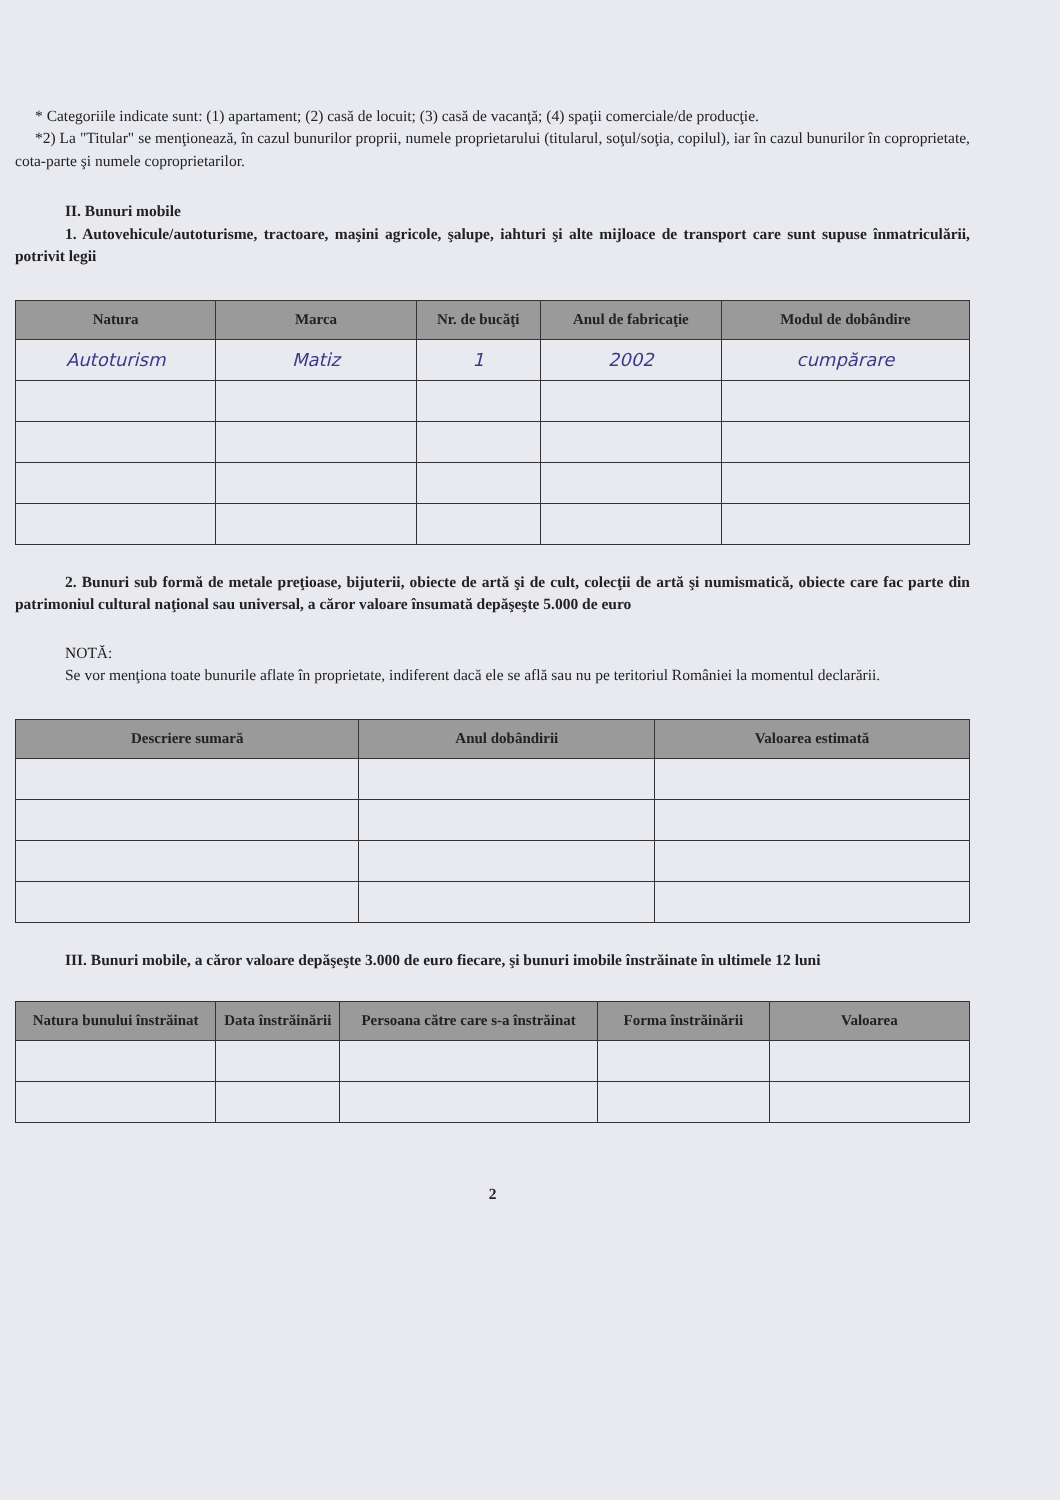* Categoriile indicate sunt: (1) apartament; (2) casă de locuit; (3) casă de vacanţă; (4) spaţii comerciale/de producţie.
*2) La "Titular" se menţionează, în cazul bunurilor proprii, numele proprietarului (titularul, soţul/soţia, copilul), iar în cazul bunurilor în coproprietate, cota-parte şi numele coproprietarilor.
II. Bunuri mobile
1. Autovehicule/autoturisme, tractoare, maşini agricole, şalupe, iahturi şi alte mijloace de transport care sunt supuse înmatriculării, potrivit legii
| Natura | Marca | Nr. de bucăţi | Anul de fabricaţie | Modul de dobândire |
| --- | --- | --- | --- | --- |
| Autoturism | Matiz | 1 | 2002 | cumpărare |
2. Bunuri sub formă de metale preţioase, bijuterii, obiecte de artă şi de cult, colecţii de artă şi numismatică, obiecte care fac parte din patrimoniul cultural naţional sau universal, a căror valoare însumată depăşeşte 5.000 de euro
NOTĂ:
Se vor menţiona toate bunurile aflate în proprietate, indiferent dacă ele se află sau nu pe teritoriul României la momentul declarării.
| Descriere sumară | Anul dobândirii | Valoarea estimată |
| --- | --- | --- |
III. Bunuri mobile, a căror valoare depăşeşte 3.000 de euro fiecare, şi bunuri imobile înstrăinate în ultimele 12 luni
| Natura bunului înstrăinat | Data înstrăinării | Persoana către care s-a înstrăinat | Forma înstrăinării | Valoarea |
| --- | --- | --- | --- | --- |
2